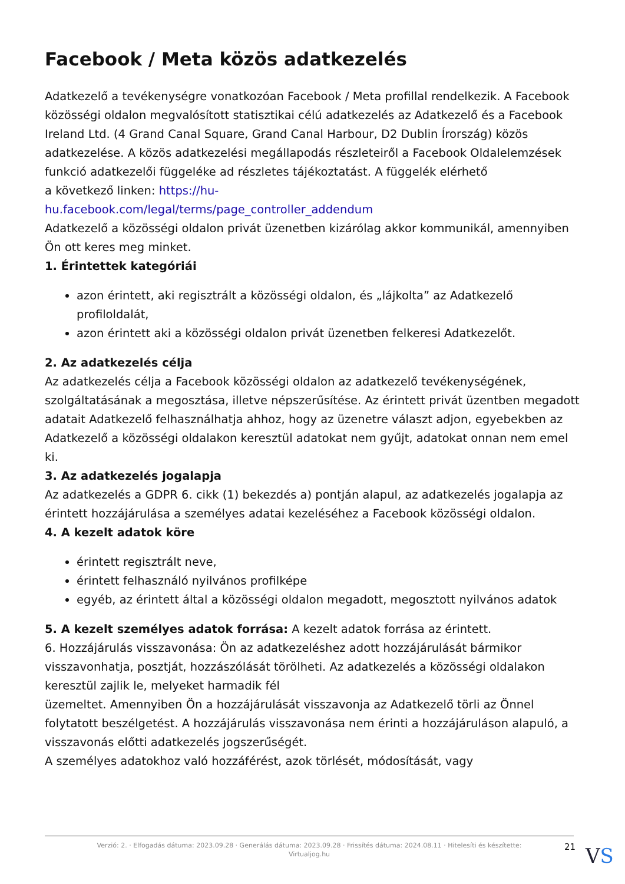Facebook / Meta közös adatkezelés
Adatkezelő a tevékenységre vonatkozóan Facebook / Meta profillal rendelkezik. A Facebook közösségi oldalon megvalósított statisztikai célú adatkezelés az Adatkezelő és a Facebook Ireland Ltd. (4 Grand Canal Square, Grand Canal Harbour, D2 Dublin Írország) közös adatkezelése. A közös adatkezelési megállapodás részleteiről a Facebook Oldalelemzések funkció adatkezelői függeléke ad részletes tájékoztatást. A függelék elérhető
a következő linken: https://hu-
hu.facebook.com/legal/terms/page_controller_addendum
Adatkezelő a közösségi oldalon privát üzenetben kizárólag akkor kommunikál, amennyiben Ön ott keres meg minket.
1. Érintettek kategóriái
azon érintett, aki regisztrált a közösségi oldalon, és „lájkolta” az Adatkezelő profiloldalát,
azon érintett aki a közösségi oldalon privát üzenetben felkeresi Adatkezelőt.
2. Az adatkezelés célja
Az adatkezelés célja a Facebook közösségi oldalon az adatkezelő tevékenységének, szolgáltatásának a megosztása, illetve népszerűsítése. Az érintett privát üzentben megadott adatait Adatkezelő felhasználhatja ahhoz, hogy az üzenetre választ adjon, egyebekben az Adatkezelő a közösségi oldalakon keresztül adatokat nem gyűjt, adatokat onnan nem emel ki.
3. Az adatkezelés jogalapja
Az adatkezelés a GDPR 6. cikk (1) bekezdés a) pontján alapul, az adatkezelés jogalapja az érintett hozzájárulása a személyes adatai kezeléséhez a Facebook közösségi oldalon.
4. A kezelt adatok köre
érintett regisztrált neve,
érintett felhasználó nyilvános profilképe
egyéb, az érintett által a közösségi oldalon megadott, megosztott nyilvános adatok
5. A kezelt személyes adatok forrása: A kezelt adatok forrása az érintett.
6. Hozzájárulás visszavonása: Ön az adatkezeléshez adott hozzájárulását bármikor visszavonhatja, posztját, hozzászólását törölheti. Az adatkezelés a közösségi oldalakon keresztül zajlik le, melyeket harmadik fél
üzemeltet. Amennyiben Ön a hozzájárulását visszavonja az Adatkezelő törli az Önnel folytatott beszélgetést. A hozzájárulás visszavonása nem érinti a hozzájáruláson alapuló, a visszavonás előtti adatkezelés jogszerűségét.
A személyes adatokhoz való hozzáférést, azok törlését, módosítását, vagy
Verzió: 2. · Elfogadás dátuma: 2023.09.28 · Generálás dátuma: 2023.09.28 · Frissítés dátuma: 2024.08.11 · Hitelesíti és készítette:
Virtualjog.hu
21 VS